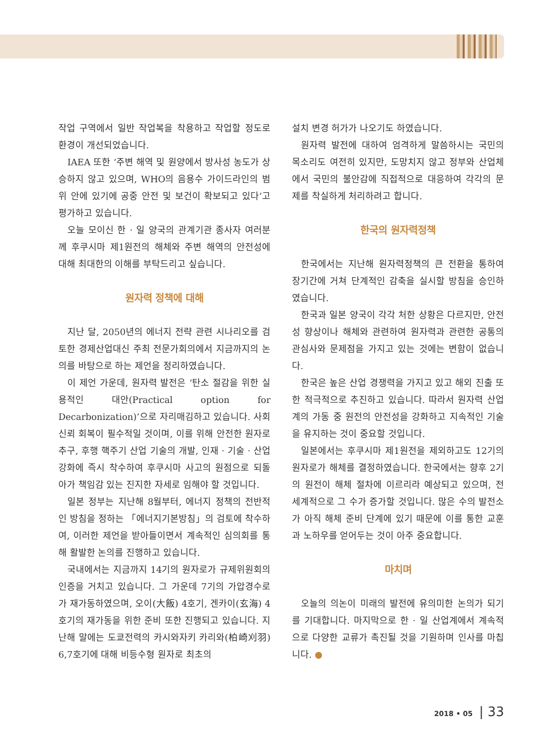작업 구역에서 일반 작업복을 착용하고 작업할 정도로 환경이 개선되었습니다.
IAEA 또한 ‘주변 해역 및 원양에서 방사성 농도가 상승하지 않고 있으며, WHO의 음용수 가이드라인의 범위 안에 있기에 공중 안전 및 보건이 확보되고 있다’고 평가하고 있습니다.
오늘 모이신 한 · 일 양국의 관계기관 종사자 여러분께 후쿠시마 제1원전의 해체와 주변 해역의 안전성에 대해 최대한의 이해를 부탁드리고 싶습니다.
원자력 정책에 대해
지난 달, 2050년의 에너지 전략 관련 시나리오를 검토한 경제산업대신 주최 전문가회의에서 지금까지의 논의를 바탕으로 하는 제언을 정리하였습니다.
이 제언 가운데, 원자력 발전은 ‘탄소 절감을 위한 실용적인 대안(Practical option for Decarbonization)’으로 자리매김하고 있습니다. 사회 신뢰 회복이 필수적일 것이며, 이를 위해 안전한 원자로 추구, 후행 핵주기 산업 기술의 개발, 인재 · 기술 · 산업 강화에 즉시 착수하여 후쿠시마 사고의 원점으로 되돌아가 책임감 있는 진지한 자세로 임해야 할 것입니다.
일본 정부는 지난해 8월부터, 에너지 정책의 전반적인 방침을 정하는 「에너지기본방침」의 검토에 착수하여, 이러한 제언을 받아들이면서 계속적인 심의회를 통해 활발한 논의를 진행하고 있습니다.
국내에서는 지금까지 14기의 원자로가 규제위원회의 인증을 거치고 있습니다. 그 가운데 7기의 가압경수로가 재가동하였으며, 오이(大飯) 4호기, 겐카이(玄海) 4호기의 재가동을 위한 준비 또한 진행되고 있습니다. 지난해 말에는 도쿄전력의 카시와자키 카리와(柏崎刈羽) 6,7호기에 대해 비등수형 원자로 최초의
설치 변경 허가가 나오기도 하였습니다.
원자력 발전에 대하여 엄격하게 말씀하시는 국민의 목소리도 여전히 있지만, 도망치지 않고 정부와 산업체에서 국민의 불안감에 직접적으로 대응하여 각각의 문제를 착실하게 처리하려고 합니다.
한국의 원자력정책
한국에서는 지난해 원자력정책의 큰 전환을 통하여 장기간에 거쳐 단계적인 감축을 실시할 방침을 승인하였습니다.
한국과 일본 양국이 각각 처한 상황은 다르지만, 안전성 향상이나 해체와 관련하여 원자력과 관련한 공통의 관심사와 문제점을 가지고 있는 것에는 변함이 없습니다.
한국은 높은 산업 경쟁력을 가지고 있고 해외 진출 또한 적극적으로 추진하고 있습니다. 따라서 원자력 산업계의 가동 중 원전의 안전성을 강화하고 지속적인 기술을 유지하는 것이 중요할 것입니다.
일본에서는 후쿠시마 제1원전을 제외하고도 12기의 원자로가 해체를 결정하였습니다. 한국에서는 향후 2기의 원전이 해체 절차에 이르리라 예상되고 있으며, 전 세계적으로 그 수가 증가할 것입니다. 많은 수의 발전소가 아직 해체 준비 단계에 있기 때문에 이를 통한 교훈과 노하우를 얻어두는 것이 아주 중요합니다.
마치며
오늘의 의논이 미래의 발전에 유의미한 논의가 되기를 기대합니다. 마지막으로 한 · 일 산업계에서 계속적으로 다양한 교류가 촉진될 것을 기원하며 인사를 마칩니다. ●
2018 • 05 | 33